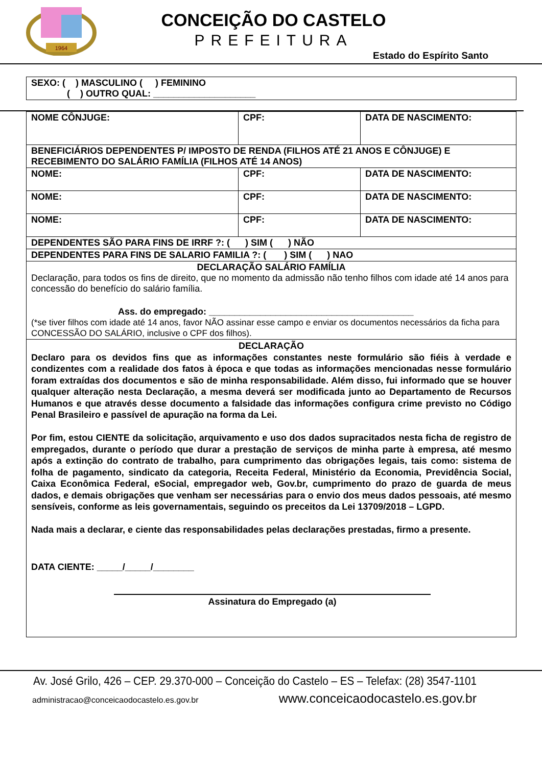1964
CONCEIÇÃO DO CASTELO
PREFEITURA
Estado do Espírito Santo
| SEXO: ( ) MASCULINO ( ) FEMININO ( ) OUTRO QUAL: ____________________ |
| NOME CÔNJUGE: | CPF: | DATA DE NASCIMENTO: |
| BENEFICIÁRIOS DEPENDENTES P/ IMPOSTO DE RENDA (FILHOS ATÉ 21 ANOS E CÔNJUGE) E RECEBIMENTO DO SALÁRIO FAMÍLIA (FILHOS ATÉ 14 ANOS) | | |
| NOME: | CPF: | DATA DE NASCIMENTO: |
| NOME: | CPF: | DATA DE NASCIMENTO: |
| NOME: | CPF: | DATA DE NASCIMENTO: |
| DEPENDENTES SÃO PARA FINS DE IRRF ?: ( ) SIM ( ) NÃO | | |
| DEPENDENTES PARA FINS DE SALARIO FAMILIA ?: ( ) SIM ( ) NAO | | |
| DECLARAÇÃO SALÁRIO FAMÍLIA Declaração, para todos os fins de direito, que no momento da admissão não tenho filhos com idade até 14 anos para concessão do benefício do salário família. Ass. do empregado: ________________________________________ (*se tiver filhos com idade até 14 anos, favor NÃO assinar esse campo e enviar os documentos necessários da ficha para CONCESSÃO DO SALÁRIO, inclusive o CPF dos filhos). | | |
| DECLARAÇÃO Declaro para os devidos fins que as informações constantes neste formulário são fiéis à verdade e condizentes com a realidade dos fatos à época e que todas as informações mencionadas nesse formulário foram extraídas dos documentos e são de minha responsabilidade. Além disso, fui informado que se houver qualquer alteração nesta Declaração, a mesma deverá ser modificada junto ao Departamento de Recursos Humanos e que através desse documento a falsidade das informações configura crime previsto no Código Penal Brasileiro e passível de apuração na forma da Lei. Por fim, estou CIENTE da solicitação, arquivamento e uso dos dados supracitados nesta ficha de registro de empregados, durante o período que durar a prestação de serviços de minha parte à empresa, até mesmo após a extinção do contrato de trabalho, para cumprimento das obrigações legais, tais como: sistema de folha de pagamento, sindicato da categoria, Receita Federal, Ministério da Economia, Previdência Social, Caixa Econômica Federal, eSocial, empregador web, Gov.br, cumprimento do prazo de guarda de meus dados, e demais obrigações que venham ser necessárias para o envio dos meus dados pessoais, até mesmo sensíveis, conforme as leis governamentais, seguindo os preceitos da Lei 13709/2018 – LGPD. Nada mais a declarar, e ciente das responsabilidades pelas declarações prestadas, firmo a presente. DATA CIENTE: _____/_____/________ Assinatura do Empregado (a) | | |
Av. José Grilo, 426 – CEP. 29.370-000 – Conceição do Castelo – ES – Telefax: (28) 3547-1101
administracao@conceicaodocastelo.es.gov.br www.conceicaodocastelo.es.gov.br